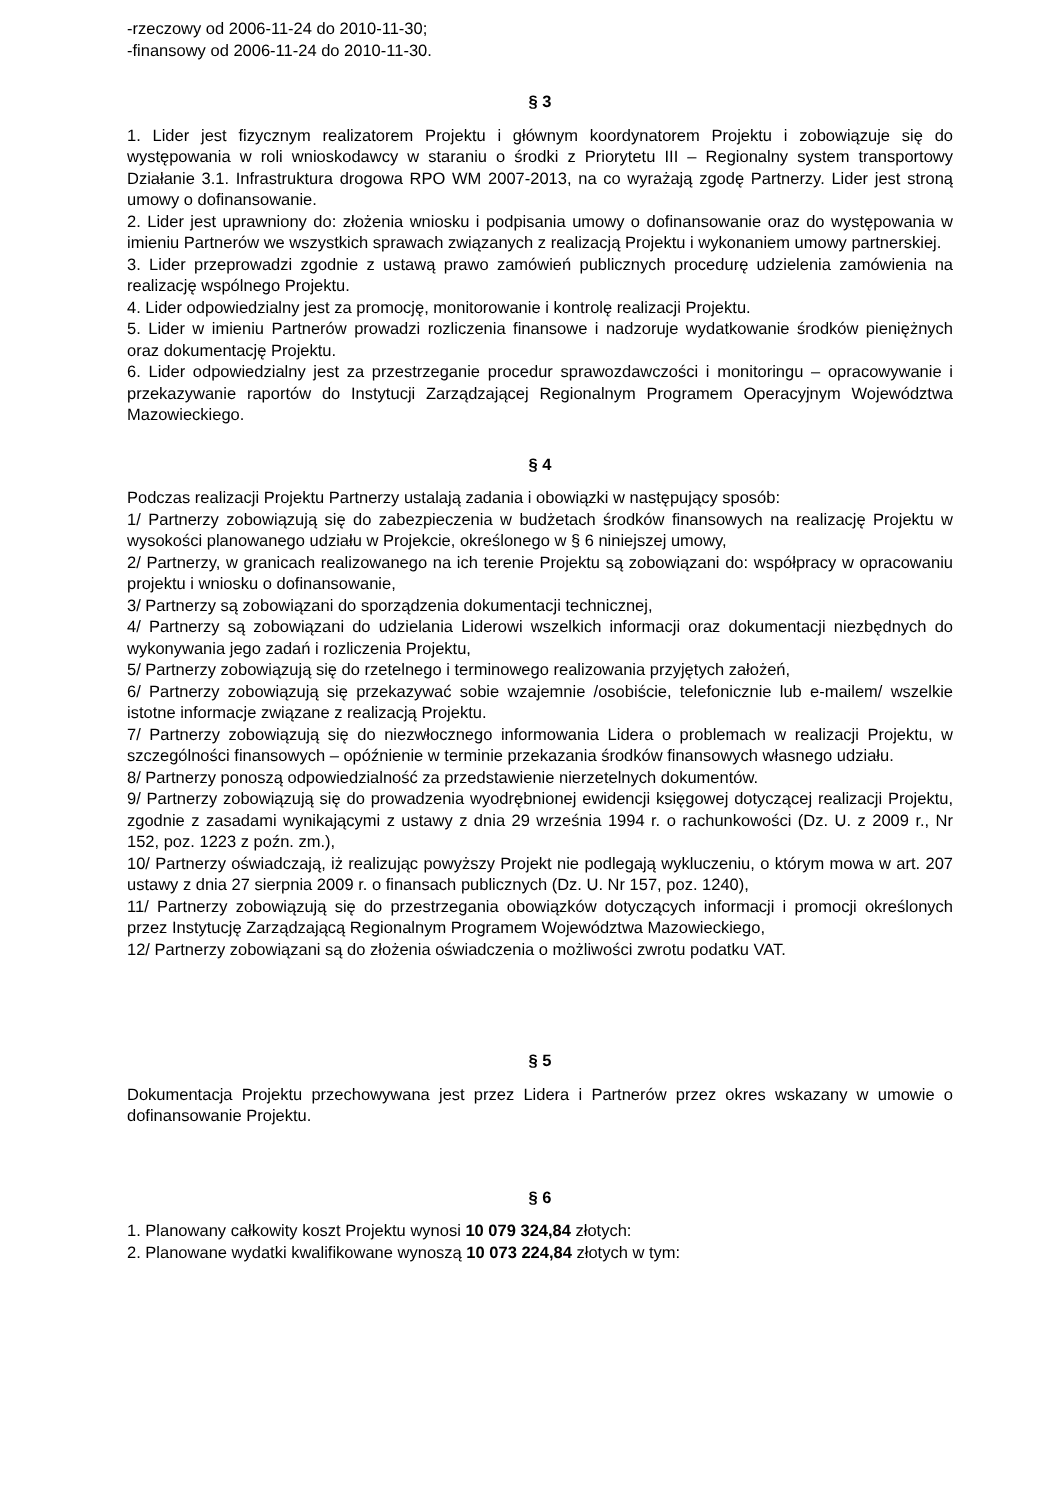-rzeczowy od 2006-11-24 do 2010-11-30;
-finansowy od 2006-11-24 do 2010-11-30.
§ 3
1. Lider jest fizycznym realizatorem Projektu i głównym koordynatorem Projektu i zobowiązuje się do występowania w roli wnioskodawcy w staraniu o środki z Priorytetu III – Regionalny system transportowy Działanie 3.1. Infrastruktura drogowa RPO WM 2007-2013, na co wyrażają zgodę Partnerzy. Lider jest stroną umowy o dofinansowanie.
2. Lider jest uprawniony do: złożenia wniosku i podpisania umowy o dofinansowanie oraz do występowania w imieniu Partnerów we wszystkich sprawach związanych z realizacją Projektu i wykonaniem umowy partnerskiej.
3. Lider przeprowadzi zgodnie z ustawą prawo zamówień publicznych procedurę udzielenia zamówienia na realizację wspólnego Projektu.
4. Lider odpowiedzialny jest za promocję, monitorowanie i kontrolę realizacji Projektu.
5. Lider w imieniu Partnerów prowadzi rozliczenia finansowe i nadzoruje wydatkowanie środków pieniężnych oraz dokumentację Projektu.
6. Lider odpowiedzialny jest za przestrzeganie procedur sprawozdawczości i monitoringu – opracowywanie i przekazywanie raportów do Instytucji Zarządzającej Regionalnym Programem Operacyjnym Województwa Mazowieckiego.
§ 4
Podczas realizacji Projektu Partnerzy ustalają zadania i obowiązki w następujący sposób:
1/ Partnerzy zobowiązują się do zabezpieczenia w budżetach środków finansowych na realizację Projektu w wysokości planowanego udziału w Projekcie, określonego w § 6 niniejszej umowy,
2/ Partnerzy, w granicach realizowanego na ich terenie Projektu są zobowiązani do: współpracy w opracowaniu projektu i wniosku o dofinansowanie,
3/ Partnerzy są zobowiązani do sporządzenia dokumentacji technicznej,
4/ Partnerzy są zobowiązani do udzielania Liderowi wszelkich informacji oraz dokumentacji niezbędnych do wykonywania jego zadań i rozliczenia Projektu,
5/ Partnerzy zobowiązują się do rzetelnego i terminowego realizowania przyjętych założeń,
6/ Partnerzy zobowiązują się przekazywać sobie wzajemnie /osobiście, telefonicznie lub e-mailem/ wszelkie istotne informacje związane z realizacją Projektu.
7/ Partnerzy zobowiązują się do niezwłocznego informowania Lidera o problemach w realizacji Projektu, w szczególności finansowych – opóźnienie w terminie przekazania środków finansowych własnego udziału.
8/ Partnerzy ponoszą odpowiedzialność za przedstawienie nierzetelnych dokumentów.
9/ Partnerzy zobowiązują się do prowadzenia wyodrębnionej ewidencji księgowej dotyczącej realizacji Projektu, zgodnie z zasadami wynikającymi z ustawy z dnia 29 września 1994 r. o rachunkowości (Dz. U. z 2009 r., Nr 152, poz. 1223 z poźn. zm.),
10/ Partnerzy oświadczają, iż realizując powyższy Projekt nie podlegają wykluczeniu, o którym mowa w art. 207 ustawy z dnia 27 sierpnia 2009 r. o finansach publicznych (Dz. U. Nr 157, poz. 1240),
11/ Partnerzy zobowiązują się do przestrzegania obowiązków dotyczących informacji i promocji określonych przez Instytucję Zarządzającą Regionalnym Programem Województwa Mazowieckiego,
12/ Partnerzy zobowiązani są do złożenia oświadczenia o możliwości zwrotu podatku VAT.
§ 5
Dokumentacja Projektu przechowywana jest przez Lidera i Partnerów przez okres wskazany w umowie o dofinansowanie Projektu.
§ 6
1. Planowany całkowity koszt Projektu wynosi 10 079 324,84 złotych:
2. Planowane wydatki kwalifikowane wynoszą 10 073 224,84 złotych w tym: